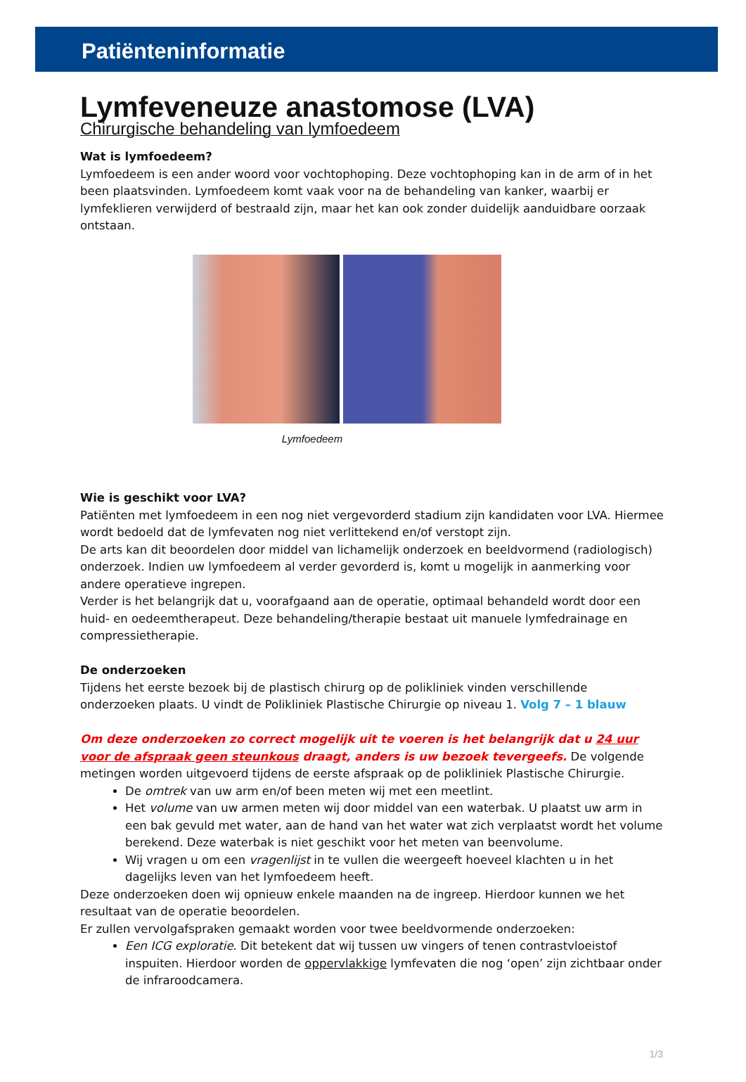Patiënteninformatie
Lymfeveneuze anastomose (LVA)
Chirurgische behandeling van lymfoedeem
Wat is lymfoedeem?
Lymfoedeem is een ander woord voor vochtophoping. Deze vochtophoping kan in de arm of in het been plaatsvinden. Lymfoedeem komt vaak voor na de behandeling van kanker, waarbij er lymfeklieren verwijderd of bestraald zijn, maar het kan ook zonder duidelijk aanduidbare oorzaak ontstaan.
Lymfoedeem
Wie is geschikt voor LVA?
Patiënten met lymfoedeem in een nog niet vergevorderd stadium zijn kandidaten voor LVA. Hiermee wordt bedoeld dat de lymfevaten nog niet verlittekend en/of verstopt zijn.
De arts kan dit beoordelen door middel van lichamelijk onderzoek en beeldvormend (radiologisch) onderzoek. Indien uw lymfoedeem al verder gevorderd is, komt u mogelijk in aanmerking voor andere operatieve ingrepen.
Verder is het belangrijk dat u, voorafgaand aan de operatie, optimaal behandeld wordt door een huid- en oedeemtherapeut. Deze behandeling/therapie bestaat uit manuele lymfedrainage en compressietherapie.
De onderzoeken
Tijdens het eerste bezoek bij de plastisch chirurg op de polikliniek vinden verschillende onderzoeken plaats. U vindt de Polikliniek Plastische Chirurgie op niveau 1. Volg 7 – 1 blauw
Om deze onderzoeken zo correct mogelijk uit te voeren is het belangrijk dat u 24 uur voor de afspraak geen steunkous draagt, anders is uw bezoek tevergeefs. De volgende metingen worden uitgevoerd tijdens de eerste afspraak op de polikliniek Plastische Chirurgie.
De omtrek van uw arm en/of been meten wij met een meetlint.
Het volume van uw armen meten wij door middel van een waterbak. U plaatst uw arm in een bak gevuld met water, aan de hand van het water wat zich verplaatst wordt het volume berekend. Deze waterbak is niet geschikt voor het meten van beenvolume.
Wij vragen u om een vragenlijst in te vullen die weergeeft hoeveel klachten u in het dagelijks leven van het lymfoedeem heeft.
Deze onderzoeken doen wij opnieuw enkele maanden na de ingreep. Hierdoor kunnen we het resultaat van de operatie beoordelen.
Er zullen vervolgafspraken gemaakt worden voor twee beeldvormende onderzoeken:
Een ICG exploratie. Dit betekent dat wij tussen uw vingers of tenen contrastvloeistof inspuiten. Hierdoor worden de oppervlakkige lymfevaten die nog ‘open’ zijn zichtbaar onder de infraroodcamera.
1/3